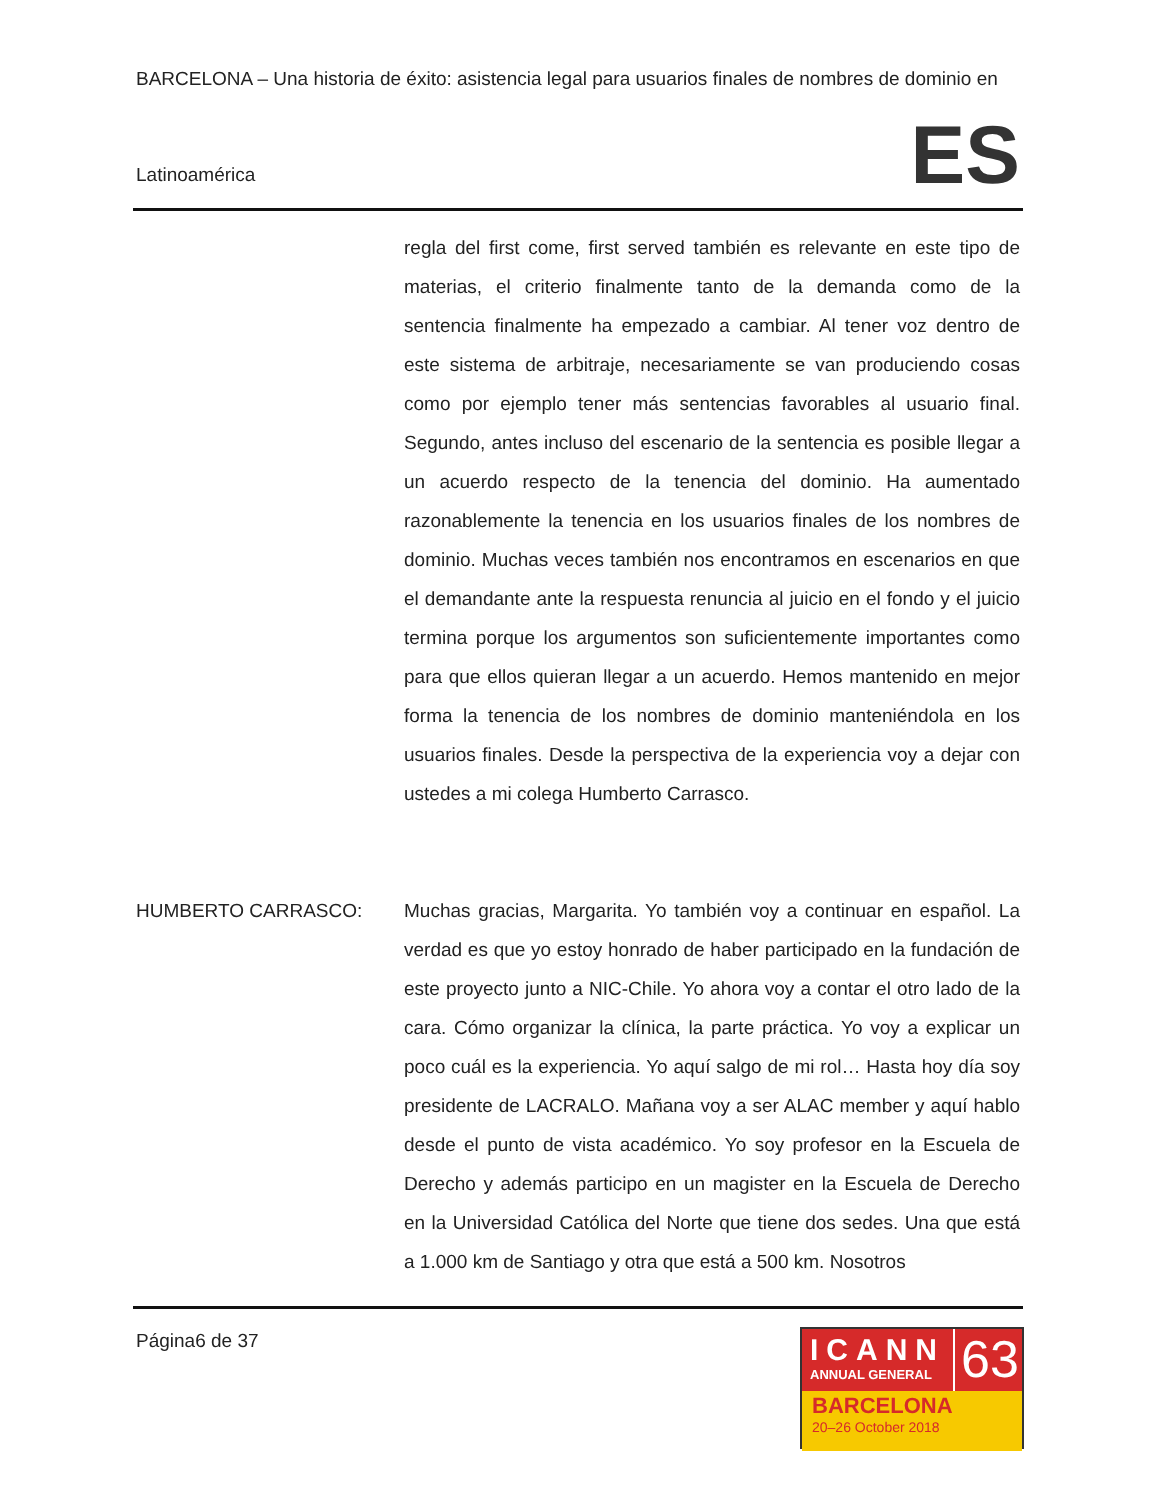BARCELONA – Una historia de éxito: asistencia legal para usuarios finales de nombres de dominio en
ES Latinoamérica
regla del first come, first served también es relevante en este tipo de materias, el criterio finalmente tanto de la demanda como de la sentencia finalmente ha empezado a cambiar. Al tener voz dentro de este sistema de arbitraje, necesariamente se van produciendo cosas como por ejemplo tener más sentencias favorables al usuario final. Segundo, antes incluso del escenario de la sentencia es posible llegar a un acuerdo respecto de la tenencia del dominio. Ha aumentado razonablemente la tenencia en los usuarios finales de los nombres de dominio. Muchas veces también nos encontramos en escenarios en que el demandante ante la respuesta renuncia al juicio en el fondo y el juicio termina porque los argumentos son suficientemente importantes como para que ellos quieran llegar a un acuerdo. Hemos mantenido en mejor forma la tenencia de los nombres de dominio manteniéndola en los usuarios finales. Desde la perspectiva de la experiencia voy a dejar con ustedes a mi colega Humberto Carrasco.
HUMBERTO CARRASCO: Muchas gracias, Margarita. Yo también voy a continuar en español. La verdad es que yo estoy honrado de haber participado en la fundación de este proyecto junto a NIC-Chile. Yo ahora voy a contar el otro lado de la cara. Cómo organizar la clínica, la parte práctica. Yo voy a explicar un poco cuál es la experiencia. Yo aquí salgo de mi rol… Hasta hoy día soy presidente de LACRALO. Mañana voy a ser ALAC member y aquí hablo desde el punto de vista académico. Yo soy profesor en la Escuela de Derecho y además participo en un magister en la Escuela de Derecho en la Universidad Católica del Norte que tiene dos sedes. Una que está a 1.000 km de Santiago y otra que está a 500 km. Nosotros
Página6 de 37
ICANN
ANNUAL GENERAL
63
BARCELONA
20–26 October 2018